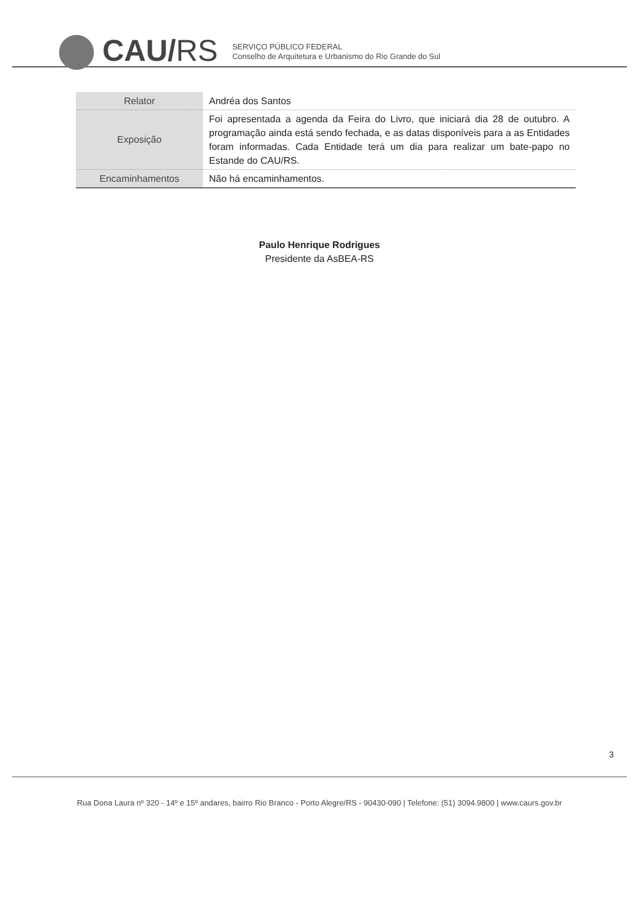CAU/RS
SERVIÇO PÚBLICO FEDERAL
Conselho de Arquitetura e Urbanismo do Rio Grande do Sul
| Relator | Andréa dos Santos |
| Exposição | Foi apresentada a agenda da Feira do Livro, que iniciará dia 28 de outubro. A programação ainda está sendo fechada, e as datas disponíveis para a as Entidades foram informadas. Cada Entidade terá um dia para realizar um bate-papo no Estande do CAU/RS. |
| Encaminhamentos | Não há encaminhamentos. |
Paulo Henrique Rodrigues
Presidente da AsBEA-RS
3
Rua Dona Laura nº 320 - 14º e 15º andares, bairro Rio Branco - Porto Alegre/RS - 90430-090 | Telefone: (51) 3094.9800 | www.caurs.gov.br